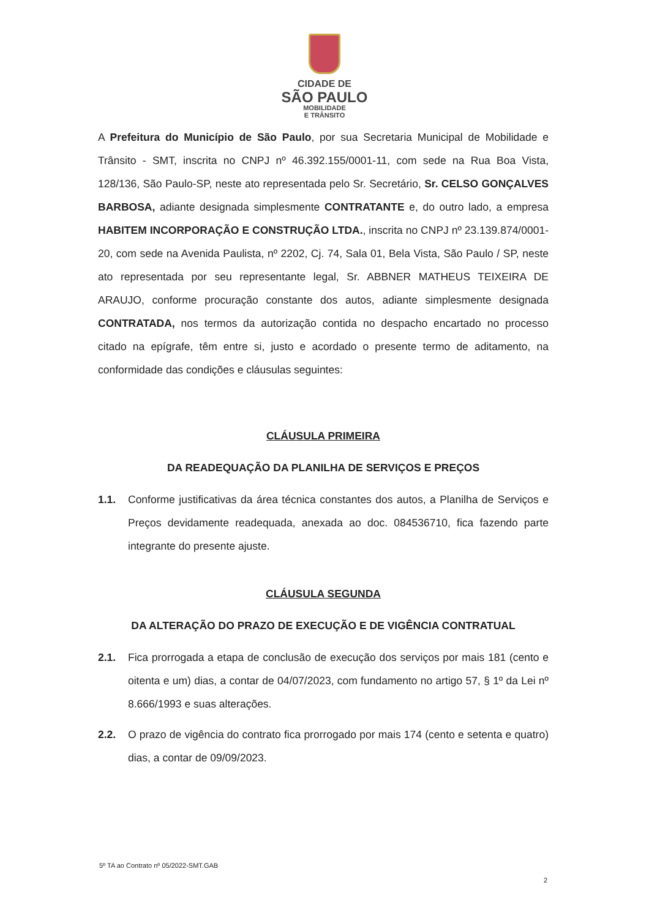CIDADE DE
SÃO PAULO
MOBILIDADE
E TRÂNSITO
A Prefeitura do Município de São Paulo, por sua Secretaria Municipal de Mobilidade e Trânsito - SMT, inscrita no CNPJ nº 46.392.155/0001-11, com sede na Rua Boa Vista, 128/136, São Paulo-SP, neste ato representada pelo Sr. Secretário, Sr. CELSO GONÇALVES BARBOSA, adiante designada simplesmente CONTRATANTE e, do outro lado, a empresa HABITEM INCORPORAÇÃO E CONSTRUÇÃO LTDA., inscrita no CNPJ nº 23.139.874/0001-20, com sede na Avenida Paulista, nº 2202, Cj. 74, Sala 01, Bela Vista, São Paulo / SP, neste ato representada por seu representante legal, Sr. ABBNER MATHEUS TEIXEIRA DE ARAUJO, conforme procuração constante dos autos, adiante simplesmente designada CONTRATADA, nos termos da autorização contida no despacho encartado no processo citado na epígrafe, têm entre si, justo e acordado o presente termo de aditamento, na conformidade das condições e cláusulas seguintes:
CLÁUSULA PRIMEIRA
DA READEQUAÇÃO DA PLANILHA DE SERVIÇOS E PREÇOS
1.1. Conforme justificativas da área técnica constantes dos autos, a Planilha de Serviços e Preços devidamente readequada, anexada ao doc. 084536710, fica fazendo parte integrante do presente ajuste.
CLÁUSULA SEGUNDA
DA ALTERAÇÃO DO PRAZO DE EXECUÇÃO E DE VIGÊNCIA CONTRATUAL
2.1. Fica prorrogada a etapa de conclusão de execução dos serviços por mais 181 (cento e oitenta e um) dias, a contar de 04/07/2023, com fundamento no artigo 57, § 1º da Lei nº 8.666/1993 e suas alterações.
2.2. O prazo de vigência do contrato fica prorrogado por mais 174 (cento e setenta e quatro) dias, a contar de 09/09/2023.
5º TA ao Contrato nº 05/2022-SMT.GAB
2